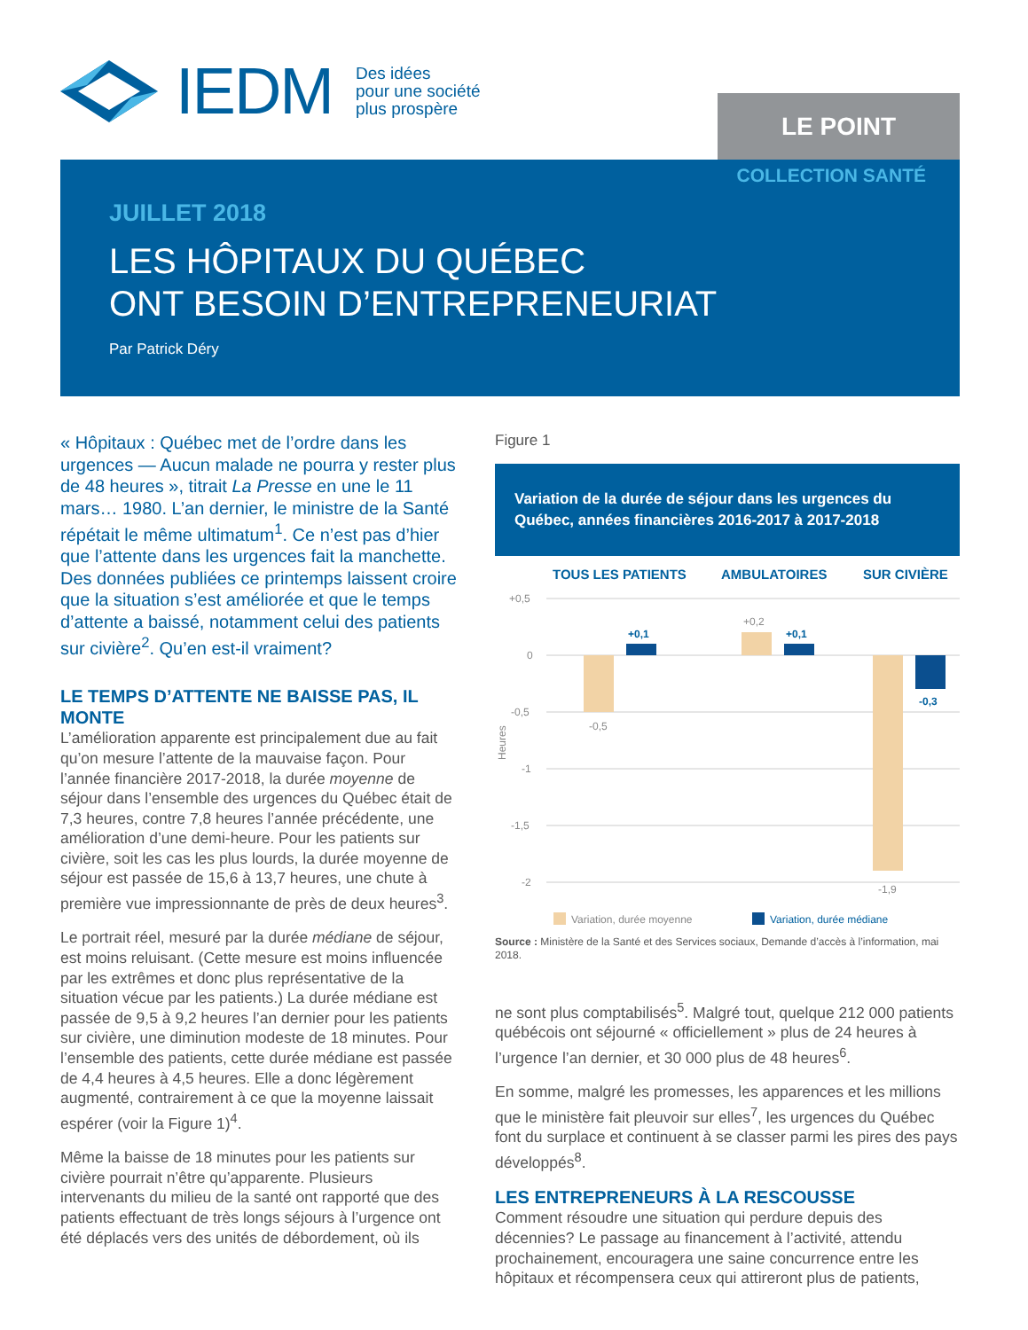IEDM Des idées
pour une société
plus prospère
LE POINT
COLLECTION SANTÉ
JUILLET 2018
LES HÔPITAUX DU QUÉBEC
ONT BESOIN D’ENTREPRENEURIAT
Par Patrick Déry
« Hôpitaux : Québec met de l’ordre dans les urgences — Aucun malade ne pourra y rester plus de 48 heures », titrait La Presse en une le 11 mars… 1980. L’an dernier, le ministre de la Santé répétait le même ultimatum<sup>1</sup>. Ce n’est pas d’hier que l’attente dans les urgences fait la manchette. Des données publiées ce printemps laissent croire que la situation s’est améliorée et que le temps d’attente a baissé, notamment celui des patients sur civière<sup>2</sup>. Qu’en est-il vraiment?
LE TEMPS D’ATTENTE NE BAISSE PAS, IL MONTE
L’amélioration apparente est principalement due au fait qu’on mesure l’attente de la mauvaise façon. Pour l’année financière 2017-2018, la durée moyenne de séjour dans l’ensemble des urgences du Québec était de 7,3 heures, contre 7,8 heures l’année précédente, une amélioration d’une demi-heure. Pour les patients sur civière, soit les cas les plus lourds, la durée moyenne de séjour est passée de 15,6 à 13,7 heures, une chute à première vue impressionnante de près de deux heures<sup>3</sup>.
Le portrait réel, mesuré par la durée médiane de séjour, est moins reluisant. (Cette mesure est moins influencée par les extrêmes et donc plus représentative de la situation vécue par les patients.) La durée médiane est passée de 9,5 à 9,2 heures l’an dernier pour les patients sur civière, une diminution modeste de 18 minutes. Pour l’ensemble des patients, cette durée médiane est passée de 4,4 heures à 4,5 heures. Elle a donc légèrement augmenté, contrairement à ce que la moyenne laissait espérer (voir la Figure 1)<sup>4</sup>.
Même la baisse de 18 minutes pour les patients sur civière pourrait n’être qu’apparente. Plusieurs intervenants du milieu de la santé ont rapporté que des patients effectuant de très longs séjours à l’urgence ont été déplacés vers des unités de débordement, où ils
Figure 1
Variation de la durée de séjour dans les urgences du Québec, années financières 2016-2017 à 2017-2018
TOUS LES PATIENTS
AMBULATOIRES
SUR CIVIÈRE
+0,5
0
-0,5
-1
-1,5
-2
Heures
-0,5
+0,2
-1,9
+0,1
+0,1
-0,3
Variation, durée moyenne
Variation, durée médiane
Source : Ministère de la Santé et des Services sociaux, Demande d’accès à l’information, mai 2018.
ne sont plus comptabilisés<sup>5</sup>. Malgré tout, quelque 212 000 patients québécois ont séjourné « officiellement » plus de 24 heures à l’urgence l’an dernier, et 30 000 plus de 48 heures<sup>6</sup>.
En somme, malgré les promesses, les apparences et les millions que le ministère fait pleuvoir sur elles<sup>7</sup>, les urgences du Québec font du surplace et continuent à se classer parmi les pires des pays développés<sup>8</sup>.
LES ENTREPRENEURS À LA RESCOUSSE
Comment résoudre une situation qui perdure depuis des décennies? Le passage au financement à l’activité, attendu prochainement, encouragera une saine concurrence entre les hôpitaux et récompensera ceux qui attireront plus de patients,